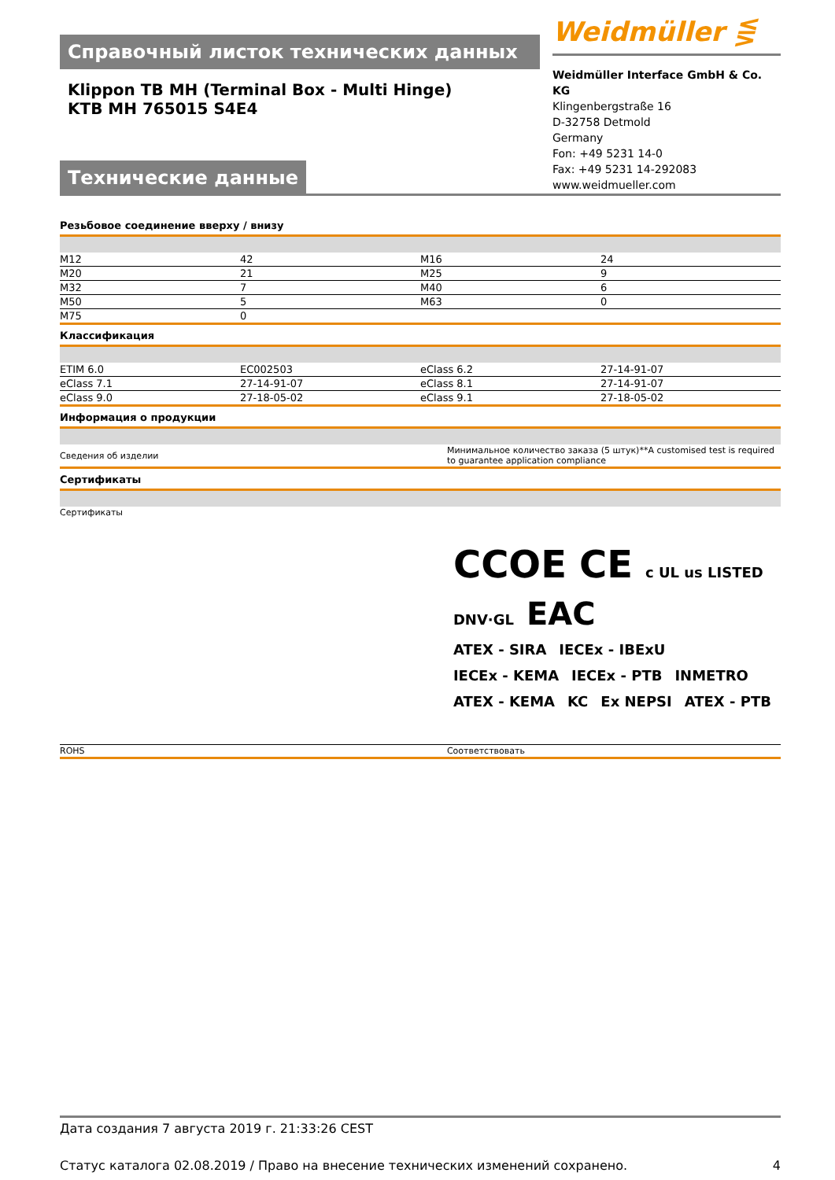Справочный листок технических данных
Klippon TB MH (Terminal Box - Multi Hinge)
KTB MH 765015 S4E4
Технические данные
Weidmüller ⋚
Weidmüller Interface GmbH & Co. KG
Klingenbergstraße 16
D-32758 Detmold
Germany
Fon: +49 5231 14-0
Fax: +49 5231 14-292083
www.weidmueller.com
Резьбовое соединение вверху / внизу
| M12 | 42 | M16 | 24 |
| M20 | 21 | M25 | 9 |
| M32 | 7 | M40 | 6 |
| M50 | 5 | M63 | 0 |
| M75 | 0 | | |
Классификация
| ETIM 6.0 | EC002503 | eClass 6.2 | 27-14-91-07 |
| eClass 7.1 | 27-14-91-07 | eClass 8.1 | 27-14-91-07 |
| eClass 9.0 | 27-18-05-02 | eClass 9.1 | 27-18-05-02 |
Информация о продукции
| Сведения об изделии | Минимальное количество заказа (5 штук)**A customised test is required to guarantee application compliance |
Сертификаты
| Сертификаты | CCOE CE c UL us LISTED DNV·GL EAC ATEX - SIRA IECEx - IBExU IECEx - KEMA IECEx - PTB INMETRO ATEX - KEMA KC Ex NEPSI ATEX - PTB |
| ROHS | Соответствовать |
Дата создания 7 августа 2019 г. 21:33:26 CEST
Статус каталога 02.08.2019 / Право на внесение технических изменений сохранено. 4